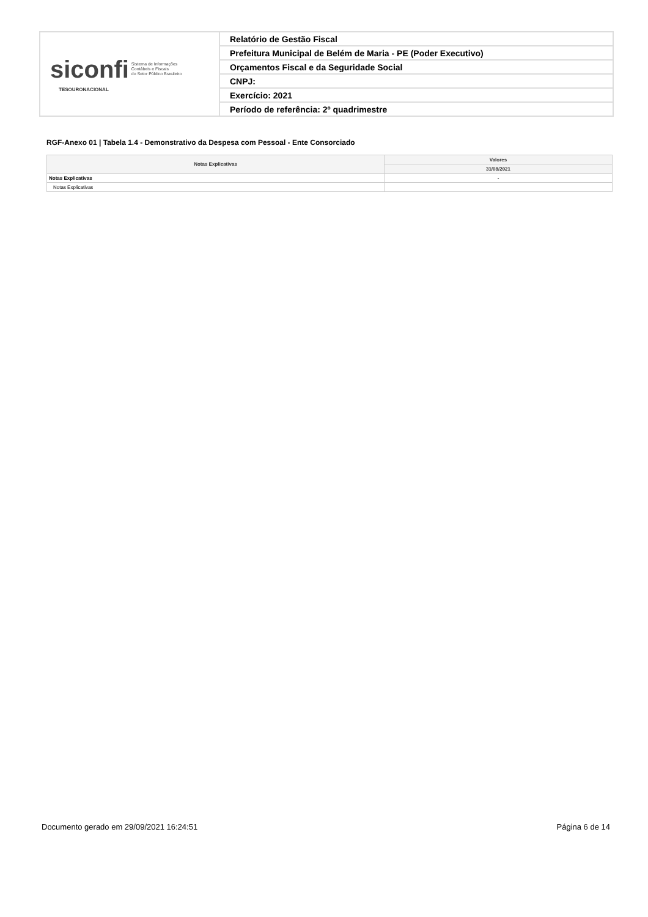| siconfi Sistema de Informações Contábeis e Fiscais do Setor Público Brasileiro TESOURONACIONAL | Relatório de Gestão Fiscal |
| | Prefeitura Municipal de Belém de Maria - PE (Poder Executivo) |
| | Orçamentos Fiscal e da Seguridade Social |
| | CNPJ: |
| | Exercício: 2021 |
| | Período de referência: 2º quadrimestre |
RGF-Anexo 01 | Tabela 1.4 - Demonstrativo da Despesa com Pessoal - Ente Consorciado
| Notas Explicativas | Valores |
| --- | --- |
| | 31/08/2021 |
| Notas Explicativas | - |
| Notas Explicativas | |
Documento gerado em 29/09/2021 16:24:51
Página 6 de 14